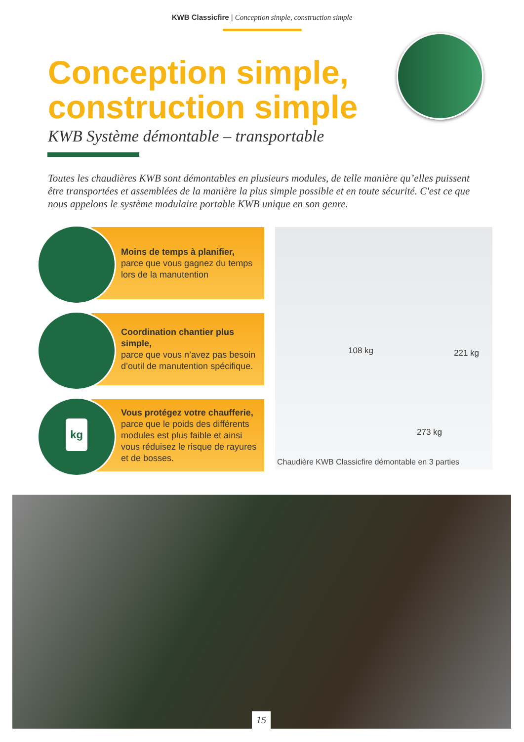KWB Classicfire | Conception simple, construction simple
Conception simple,
construction simple
KWB Système démontable – transportable
Toutes les chaudières KWB sont démontables en plusieurs modules, de telle manière qu’elles puissent être transportées et assemblées de la manière la plus simple possible et en toute sécurité. C'est ce que nous appelons le système modulaire portable KWB unique en son genre.
Moins de temps à planifier,
parce que vous gagnez du temps lors de la manutention
Coordination chantier plus simple,
parce que vous n’avez pas besoin d’outil de manutention spécifique.
kg
Vous protégez votre chaufferie,
parce que le poids des différents modules est plus faible et ainsi vous réduisez le risque de rayures et de bosses.
108 kg 221 kg
273 kg
Chaudière KWB Classicfire démontable en 3 parties
15